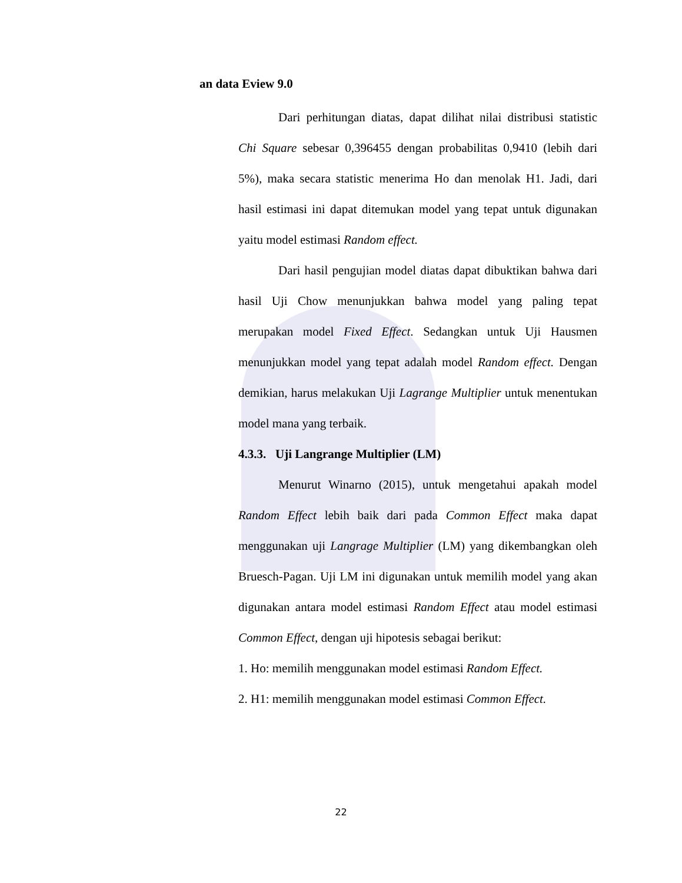an data Eview 9.0
Dari perhitungan diatas, dapat dilihat nilai distribusi statistic Chi Square sebesar 0,396455 dengan probabilitas 0,9410 (lebih dari 5%), maka secara statistic menerima Ho dan menolak H1. Jadi, dari hasil estimasi ini dapat ditemukan model yang tepat untuk digunakan yaitu model estimasi Random effect.
Dari hasil pengujian model diatas dapat dibuktikan bahwa dari hasil Uji Chow menunjukkan bahwa model yang paling tepat merupakan model Fixed Effect. Sedangkan untuk Uji Hausmen menunjukkan model yang tepat adalah model Random effect. Dengan demikian, harus melakukan Uji Lagrange Multiplier untuk menentukan model mana yang terbaik.
4.3.3. Uji Langrange Multiplier (LM)
Menurut Winarno (2015), untuk mengetahui apakah model Random Effect lebih baik dari pada Common Effect maka dapat menggunakan uji Langrage Multiplier (LM) yang dikembangkan oleh Bruesch-Pagan. Uji LM ini digunakan untuk memilih model yang akan digunakan antara model estimasi Random Effect atau model estimasi Common Effect, dengan uji hipotesis sebagai berikut:
1. Ho: memilih menggunakan model estimasi Random Effect.
2. H1: memilih menggunakan model estimasi Common Effect.
22